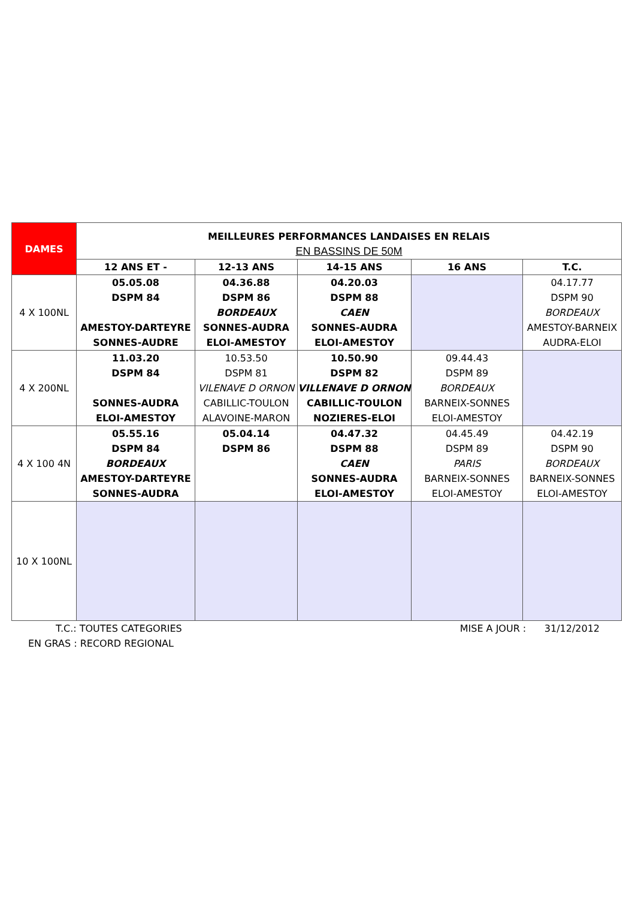| DAMES | MEILLEURES PERFORMANCES LANDAISES EN RELAIS EN BASSINS DE 50M | | | | |
| | 12 ANS ET - | 12-13 ANS | 14-15 ANS | 16 ANS | T.C. |
| 4 X 100NL | 05.05.08 DSPM 84 AMESTOY-DARTEYRE SONNES-AUDRE | 04.36.88 DSPM 86 BORDEAUX SONNES-AUDRA ELOI-AMESTOY | 04.20.03 DSPM 88 CAEN SONNES-AUDRA ELOI-AMESTOY | | 04.17.77 DSPM 90 BORDEAUX AMESTOY-BARNEIX AUDRA-ELOI |
| 4 X 200NL | 11.03.20 DSPM 84 SONNES-AUDRA ELOI-AMESTOY | 10.53.50 DSPM 81 VILENAVE D ORNON CABILLIC-TOULON ALAVOINE-MARON | 10.50.90 DSPM 82 VILLENAVE D ORNON CABILLIC-TOULON NOZIERES-ELOI | 09.44.43 DSPM 89 BORDEAUX BARNEIX-SONNES ELOI-AMESTOY | |
| 4 X 100 4N | 05.55.16 DSPM 84 BORDEAUX AMESTOY-DARTEYRE SONNES-AUDRA | 05.04.14 DSPM 86 | 04.47.32 DSPM 88 CAEN SONNES-AUDRA ELOI-AMESTOY | 04.45.49 DSPM 89 PARIS BARNEIX-SONNES ELOI-AMESTOY | 04.42.19 DSPM 90 BORDEAUX BARNEIX-SONNES ELOI-AMESTOY |
| 10 X 100NL | | | | | |
T.C.: TOUTES CATEGORIES MISE A JOUR : 31/12/2012
EN GRAS : RECORD REGIONAL